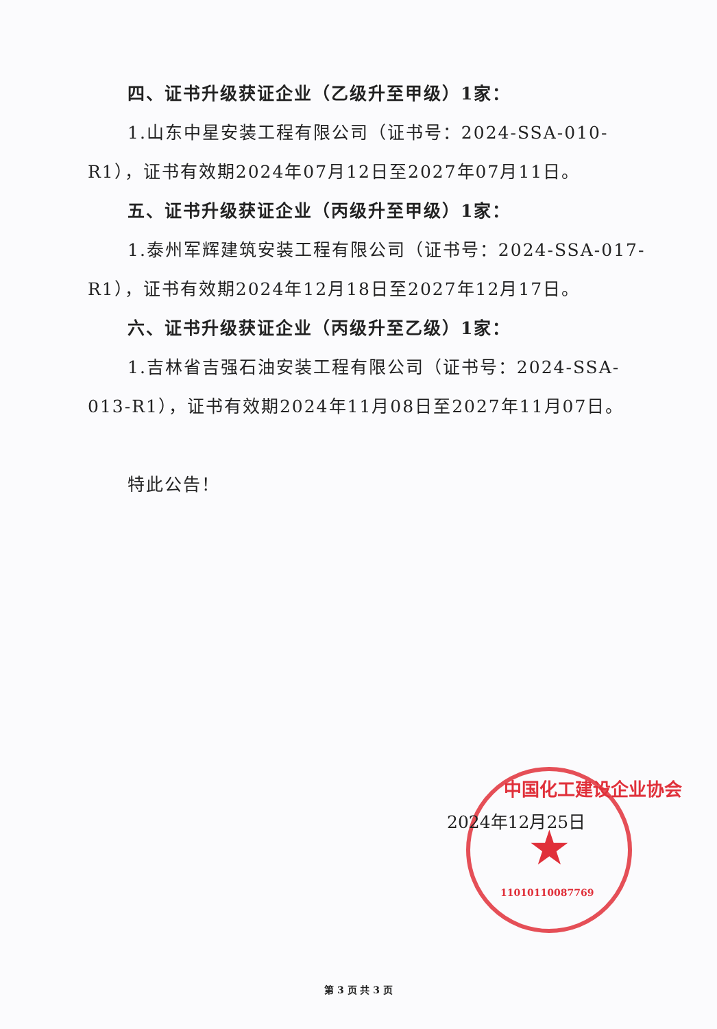四、证书升级获证企业（乙级升至甲级）1家：
1.山东中星安装工程有限公司（证书号：2024-SSA-010-R1），证书有效期2024年07月12日至2027年07月11日。
五、证书升级获证企业（丙级升至甲级）1家：
1.泰州军辉建筑安装工程有限公司（证书号：2024-SSA-017-R1），证书有效期2024年12月18日至2027年12月17日。
六、证书升级获证企业（丙级升至乙级）1家：
1.吉林省吉强石油安装工程有限公司（证书号：2024-SSA-013-R1），证书有效期2024年11月08日至2027年11月07日。
特此公告！
中国化工建设企业协会
★
11010110087769
2024年12月25日
第 3 页 共 3 页